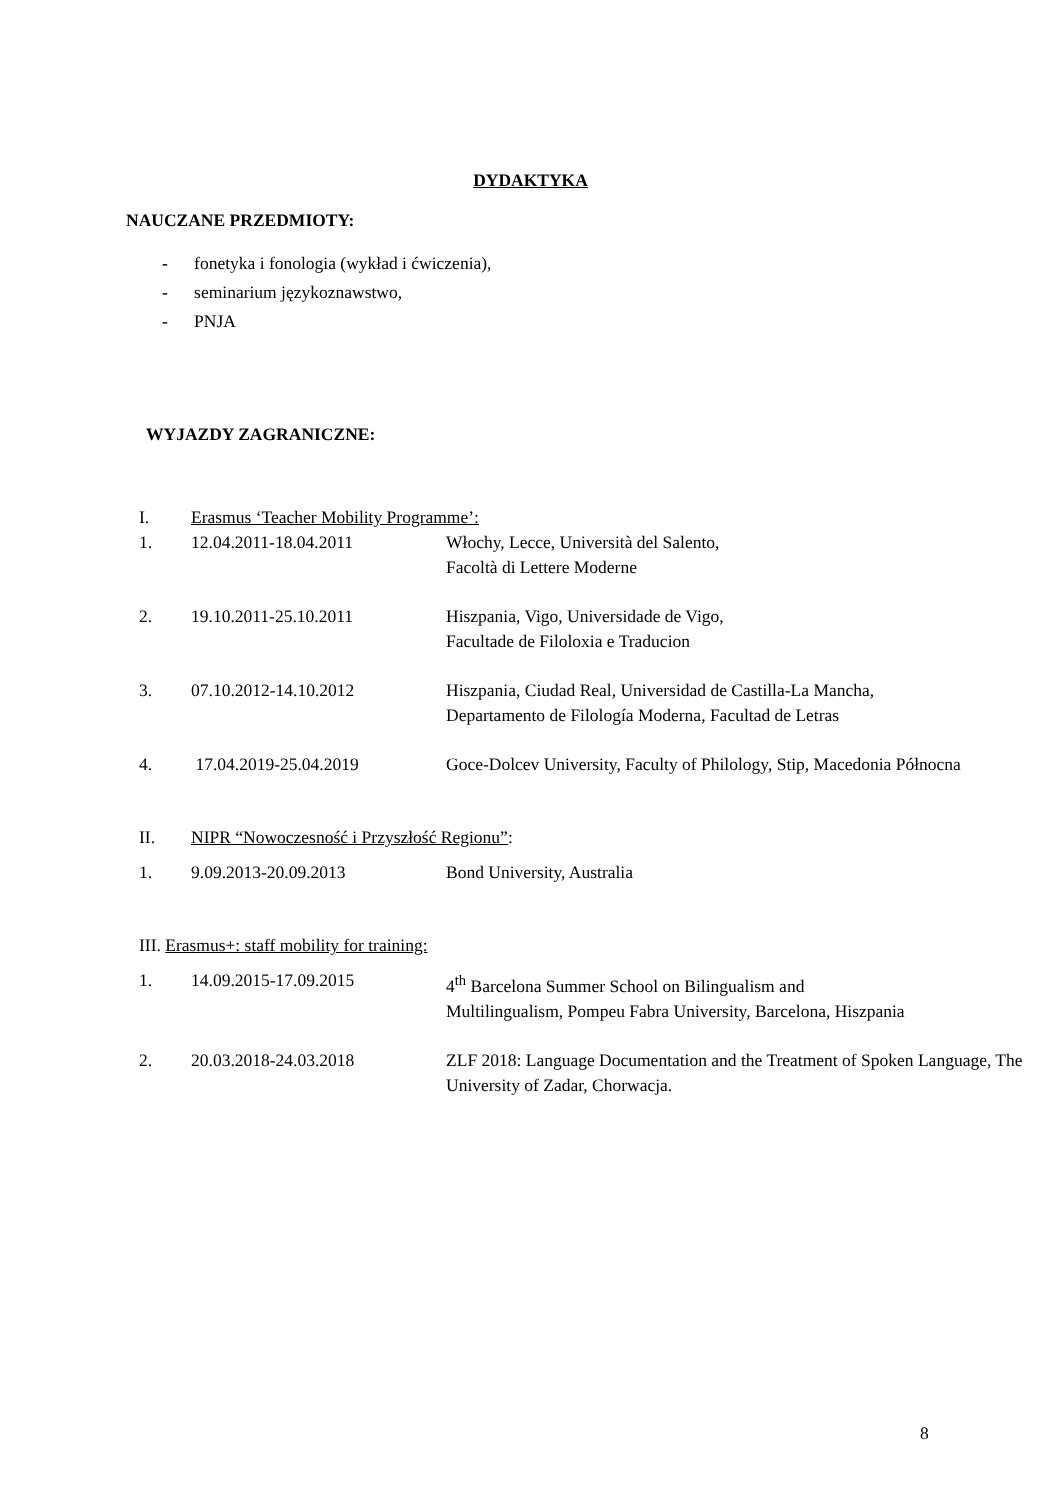DYDAKTYKA
NAUCZANE PRZEDMIOTY:
- fonetyka i fonologia (wykład i ćwiczenia),
- seminarium językoznawstwo,
- PNJA
WYJAZDY ZAGRANICZNE:
I. Erasmus ‘Teacher Mobility Programme’:
1. 12.04.2011-18.04.2011 Włochy, Lecce, Università del Salento,
Facoltà di Lettere Moderne
2. 19.10.2011-25.10.2011 Hiszpania, Vigo, Universidade de Vigo,
Facultade de Filoloxia e Traducion
3. 07.10.2012-14.10.2012 Hiszpania, Ciudad Real, Universidad de Castilla-La Mancha,
Departamento de Filología Moderna, Facultad de Letras
4. 17.04.2019-25.04.2019 Goce-Dolcev University, Faculty of Philology, Stip, Macedonia Północna
II. NIPR “Nowoczesność i Przyszłość Regionu”:
1. 9.09.2013-20.09.2013 Bond University, Australia
III. Erasmus+: staff mobility for training:
1. 14.09.2015-17.09.2015 4<sup>th</sup> Barcelona Summer School on Bilingualism and
Multilingualism, Pompeu Fabra University, Barcelona, Hiszpania
2. 20.03.2018-24.03.2018 ZLF 2018: Language Documentation and the Treatment of Spoken Language, The University of Zadar, Chorwacja.
8